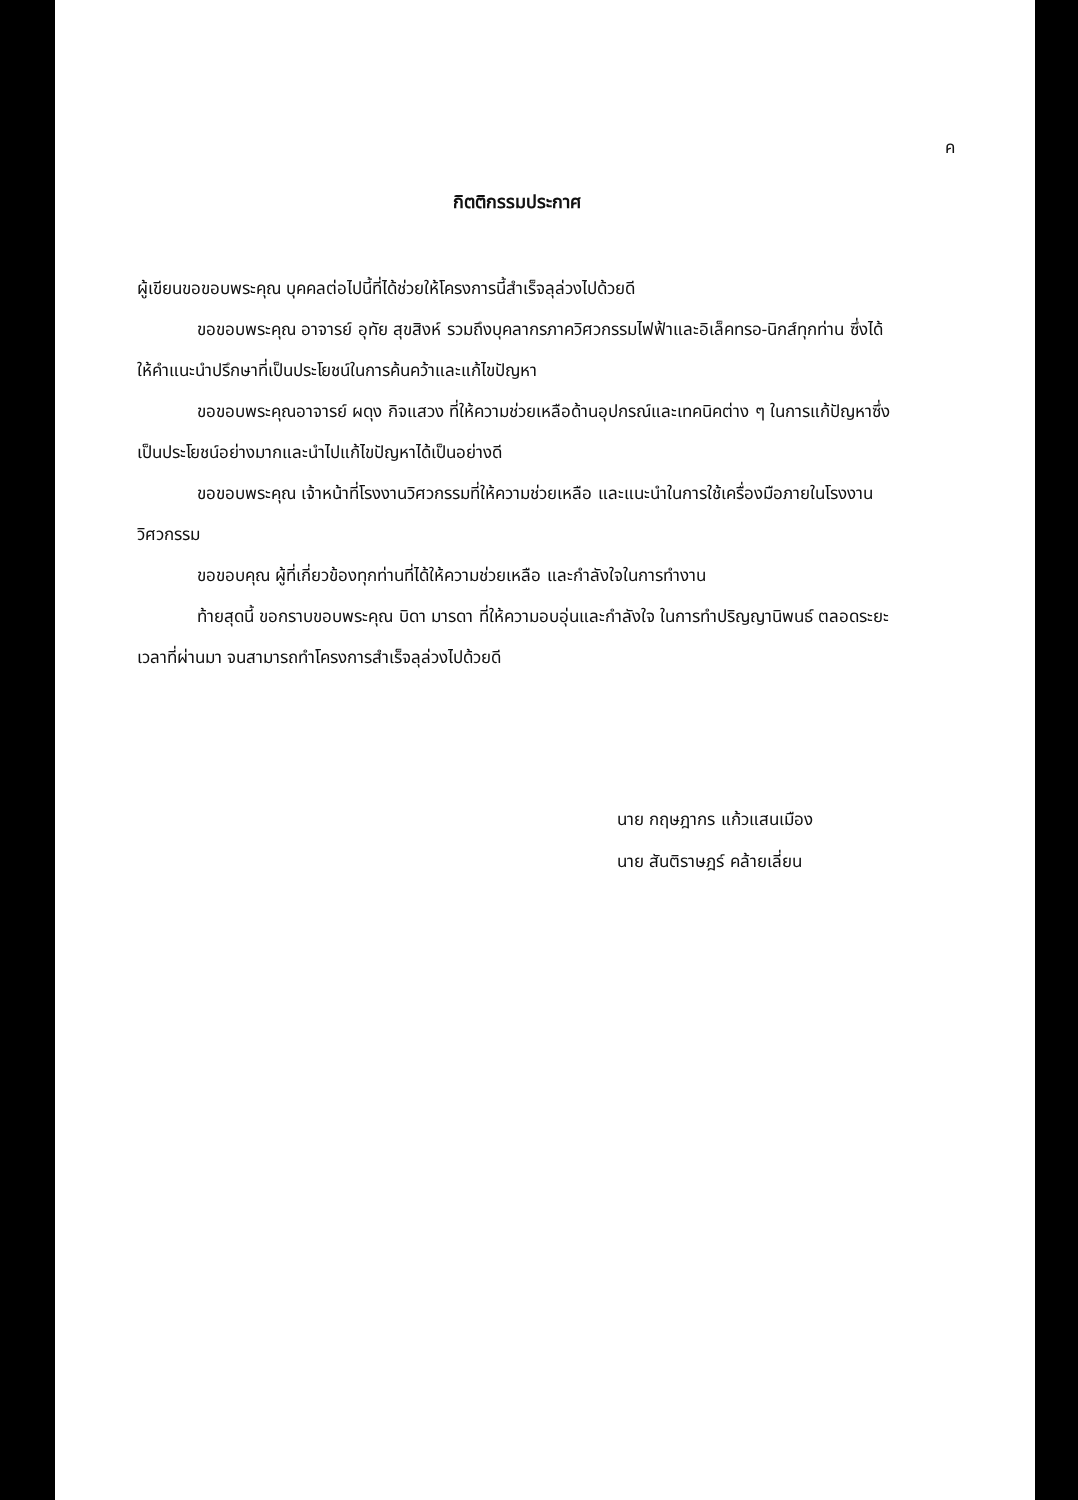ค
กิตติกรรมประกาศ
ผู้เขียนขอขอบพระคุณ บุคคลต่อไปนี้ที่ได้ช่วยให้โครงการนี้สำเร็จลุล่วงไปด้วยดี
ขอขอบพระคุณ อาจารย์ อุทัย สุขสิงห์ รวมถึงบุคลากรภาควิศวกรรมไฟฟ้าและอิเล็คทรอ-นิกส์ทุกท่าน ซึ่งได้ให้คำแนะนำปรึกษาที่เป็นประโยชน์ในการค้นคว้าและแก้ไขปัญหา
ขอขอบพระคุณอาจารย์ ผดุง กิจแสวง ที่ให้ความช่วยเหลือด้านอุปกรณ์และเทคนิคต่าง ๆ ในการแก้ปัญหาซึ่งเป็นประโยชน์อย่างมากและนำไปแก้ไขปัญหาได้เป็นอย่างดี
ขอขอบพระคุณ เจ้าหน้าที่โรงงานวิศวกรรมที่ให้ความช่วยเหลือ และแนะนำในการใช้เครื่องมือภายในโรงงานวิศวกรรม
ขอขอบคุณ ผู้ที่เกี่ยวข้องทุกท่านที่ได้ให้ความช่วยเหลือ และกำลังใจในการทำงาน
ท้ายสุดนี้ ขอกราบขอบพระคุณ บิดา มารดา ที่ให้ความอบอุ่นและกำลังใจ ในการทำปริญญานิพนธ์ ตลอดระยะเวลาที่ผ่านมา จนสามารถทำโครงการสำเร็จลุล่วงไปด้วยดี
นาย กฤษฎากร แก้วแสนเมือง
นาย สันติราษฎร์ คล้ายเลี่ยน